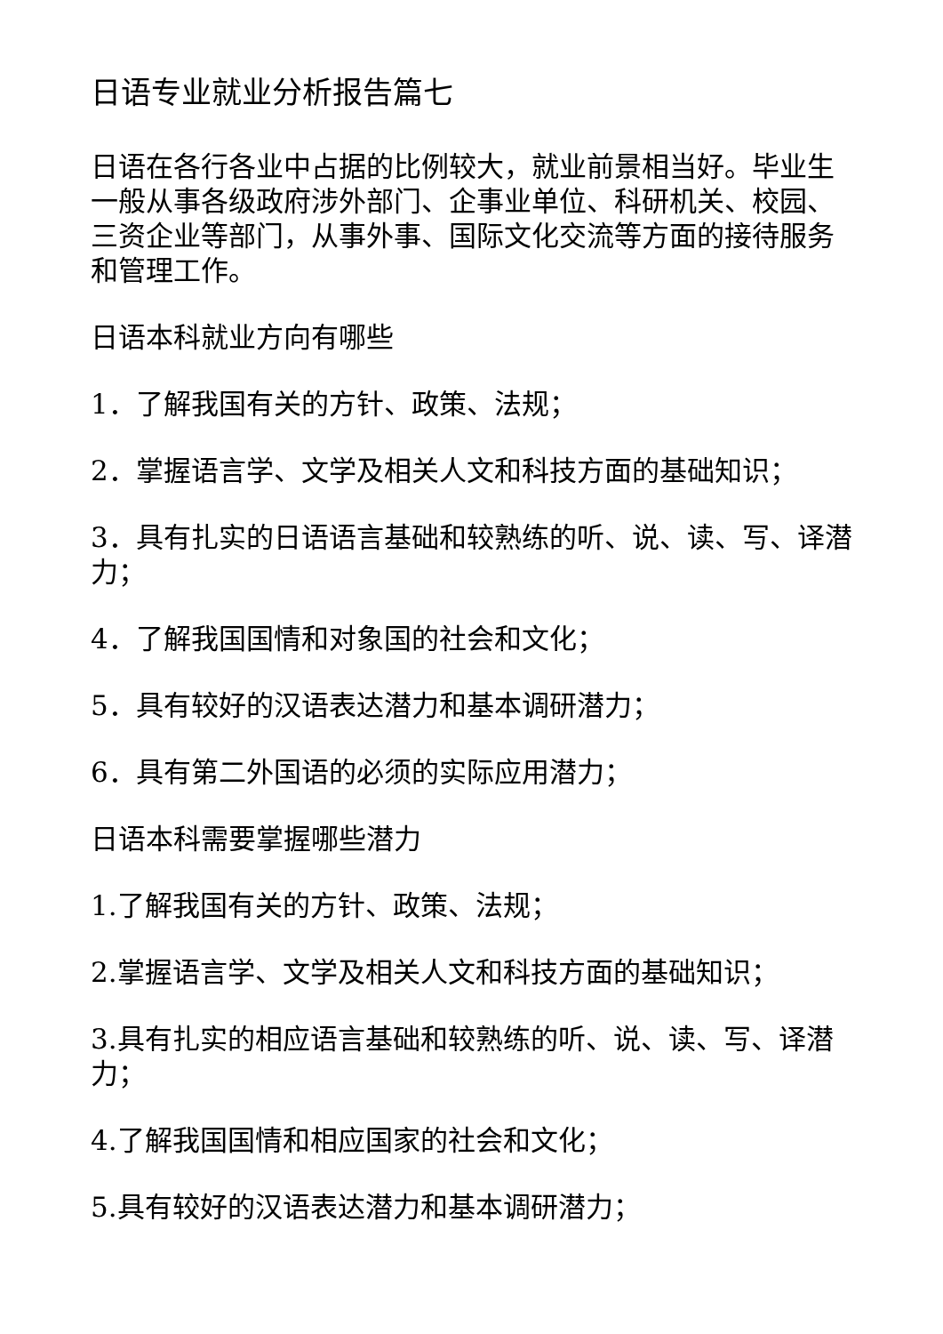日语专业就业分析报告篇七
日语在各行各业中占据的比例较大，就业前景相当好。毕业生一般从事各级政府涉外部门、企事业单位、科研机关、校园、三资企业等部门，从事外事、国际文化交流等方面的接待服务和管理工作。
日语本科就业方向有哪些
1．了解我国有关的方针、政策、法规；
2．掌握语言学、文学及相关人文和科技方面的基础知识；
3．具有扎实的日语语言基础和较熟练的听、说、读、写、译潜力；
4．了解我国国情和对象国的社会和文化；
5．具有较好的汉语表达潜力和基本调研潜力；
6．具有第二外国语的必须的实际应用潜力；
日语本科需要掌握哪些潜力
1.了解我国有关的方针、政策、法规；
2.掌握语言学、文学及相关人文和科技方面的基础知识；
3.具有扎实的相应语言基础和较熟练的听、说、读、写、译潜力；
4.了解我国国情和相应国家的社会和文化；
5.具有较好的汉语表达潜力和基本调研潜力；